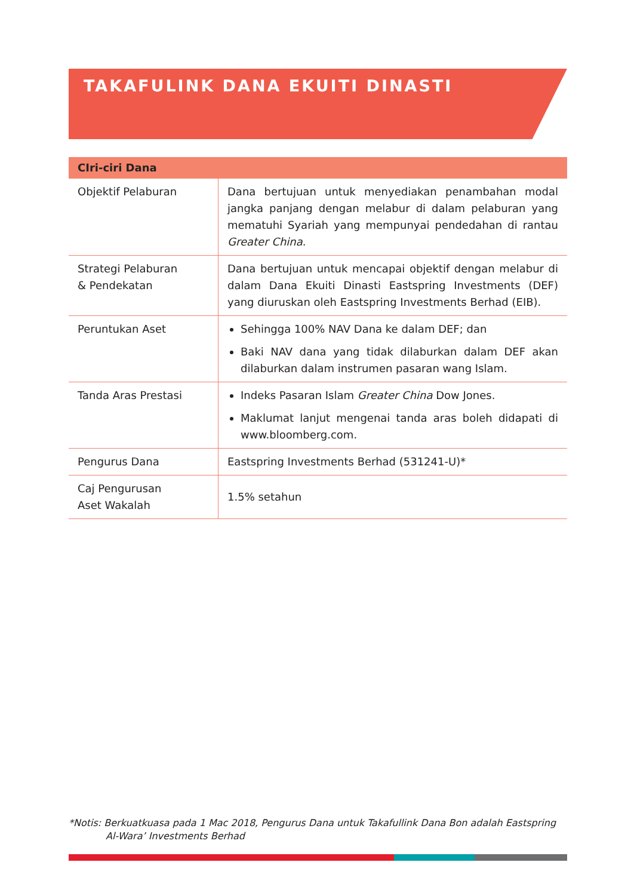TAKAFULINK DANA EKUITI DINASTI
| CIri-ciri Dana | |
| --- | --- |
| Objektif Pelaburan | Dana bertujuan untuk menyediakan penambahan modal jangka panjang dengan melabur di dalam pelaburan yang mematuhi Syariah yang mempunyai pendedahan di rantau Greater China . |
| Strategi Pelaburan & Pendekatan | Dana bertujuan untuk mencapai objektif dengan melabur di dalam Dana Ekuiti Dinasti Eastspring Investments (DEF) yang diuruskan oleh Eastspring Investments Berhad (EIB). |
| Peruntukan Aset | Sehingga 100% NAV Dana ke dalam DEF; dan Baki NAV dana yang tidak dilaburkan dalam DEF akan dilaburkan dalam instrumen pasaran wang Islam. |
| Tanda Aras Prestasi | Indeks Pasaran Islam Greater China Dow Jones. Maklumat lanjut mengenai tanda aras boleh didapati di www.bloomberg.com. |
| Pengurus Dana | Eastspring Investments Berhad (531241-U)* |
| Caj Pengurusan Aset Wakalah | 1.5% setahun |
*Notis: Berkuatkuasa pada 1 Mac 2018, Pengurus Dana untuk Takafullink Dana Bon adalah Eastspring
Al-Wara’ Investments Berhad